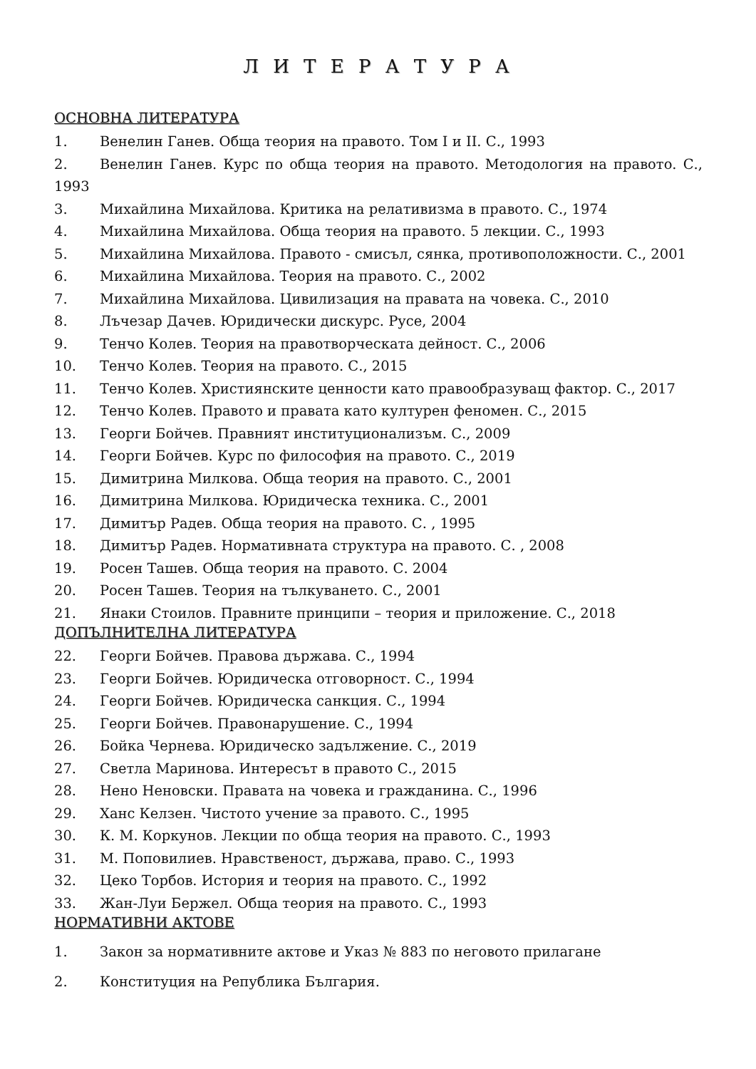Л И Т Е Р А Т У Р А
ОСНОВНА ЛИТЕРАТУРА
1. Венелин Ганев. Обща теория на правото. Том I и II. С., 1993
2. Венелин Ганев. Курс по обща теория на правото. Методология на правото. С., 1993
3. Михайлина Михайлова. Критика на релативизма в правото. С., 1974
4. Михайлина Михайлова. Обща теория на правото. 5 лекции. С., 1993
5. Михайлина Михайлова. Правото - смисъл, сянка, противоположности. С., 2001
6. Михайлина Михайлова. Теория на правото. С., 2002
7. Михайлина Михайлова. Цивилизация на правата на човека. С., 2010
8. Лъчезар Дачев. Юридически дискурс. Русе, 2004
9. Тенчо Колев. Теория на правотворческата дейност. С., 2006
10. Тенчо Колев. Теория на правото. С., 2015
11. Тенчо Колев. Християнските ценности като правообразуващ фактор. С., 2017
12. Тенчо Колев. Правото и правата като културен феномен. С., 2015
13. Георги Бойчев. Правният институционализъм. С., 2009
14. Георги Бойчев. Курс по философия на правото. С., 2019
15. Димитрина Милкова. Обща теория на правото. С., 2001
16. Димитрина Милкова. Юридическа техника. С., 2001
17. Димитър Радев. Обща теория на правото. С. , 1995
18. Димитър Радев. Нормативната структура на правото. С. , 2008
19. Росен Ташев. Обща теория на правото. С. 2004
20. Росен Ташев. Теория на тълкуването. С., 2001
21. Янаки Стоилов. Правните принципи – теория и приложение. С., 2018
ДОПЪЛНИТЕЛНА ЛИТЕРАТУРА
22. Георги Бойчев. Правова държава. С., 1994
23. Георги Бойчев. Юридическа отговорност. С., 1994
24. Георги Бойчев. Юридическа санкция. С., 1994
25. Георги Бойчев. Правонарушение. С., 1994
26. Бойка Чернева. Юридическо задължение. С., 2019
27. Светла Маринова. Интересът в правото С., 2015
28. Нено Неновски. Правата на човека и гражданина. С., 1996
29. Ханс Келзен. Чистото учение за правото. С., 1995
30. К. М. Коркунов. Лекции по обща теория на правото. С., 1993
31. М. Поповилиев. Нравственост, държава, право. С., 1993
32. Цеко Торбов. История и теория на правото. С., 1992
33. Жан-Луи Бержел. Обща теория на правото. С., 1993
НОРМАТИВНИ АКТОВЕ
1. Закон за нормативните актове и Указ № 883 по неговото прилагане
2. Конституция на Република България.